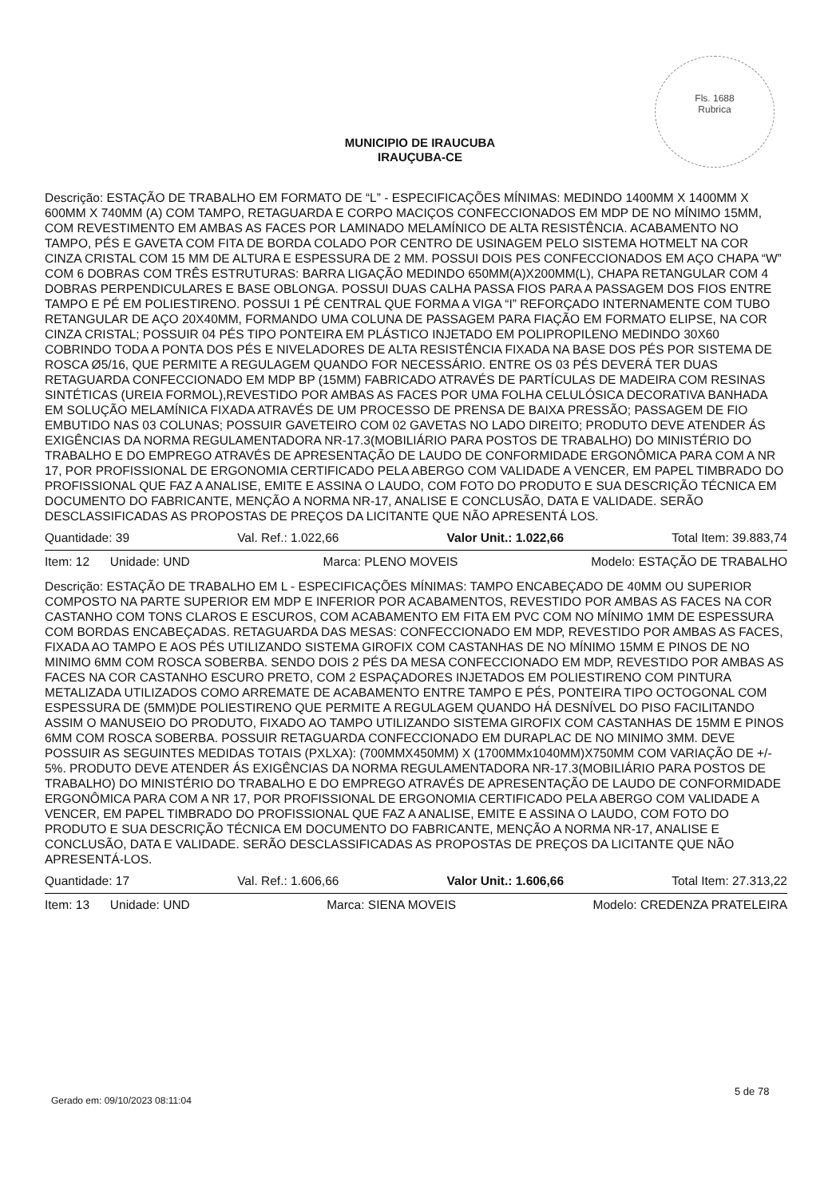Fls. 1688
Rubrica
MUNICIPIO DE IRAUCUBA
IRAUÇUBA-CE
Descrição: ESTAÇÃO DE TRABALHO EM FORMATO DE “L” - ESPECIFICAÇÕES MÍNIMAS: MEDINDO 1400MM X 1400MM X 600MM X 740MM (A) COM TAMPO, RETAGUARDA E CORPO MACIÇOS CONFECCIONADOS EM MDP DE NO MÍNIMO 15MM, COM REVESTIMENTO EM AMBAS AS FACES POR LAMINADO MELAMÍNICO DE ALTA RESISTÊNCIA. ACABAMENTO NO TAMPO, PÉS E GAVETA COM FITA DE BORDA COLADO POR CENTRO DE USINAGEM PELO SISTEMA HOTMELT NA COR CINZA CRISTAL COM 15 MM DE ALTURA E ESPESSURA DE 2 MM. POSSUI DOIS PES CONFECCIONADOS EM AÇO CHAPA “W” COM 6 DOBRAS COM TRÊS ESTRUTURAS: BARRA LIGAÇÃO MEDINDO 650MM(A)X200MM(L), CHAPA RETANGULAR COM 4 DOBRAS PERPENDICULARES E BASE OBLONGA. POSSUI DUAS CALHA PASSA FIOS PARA A PASSAGEM DOS FIOS ENTRE TAMPO E PÉ EM POLIESTIRENO. POSSUI 1 PÉ CENTRAL QUE FORMA A VIGA “I” REFORÇADO INTERNAMENTE COM TUBO RETANGULAR DE AÇO 20X40MM, FORMANDO UMA COLUNA DE PASSAGEM PARA FIAÇÃO EM FORMATO ELIPSE, NA COR CINZA CRISTAL; POSSUIR 04 PÉS TIPO PONTEIRA EM PLÁSTICO INJETADO EM POLIPROPILENO MEDINDO 30X60 COBRINDO TODA A PONTA DOS PÉS E NIVELADORES DE ALTA RESISTÊNCIA FIXADA NA BASE DOS PÉS POR SISTEMA DE ROSCA Ø5/16, QUE PERMITE A REGULAGEM QUANDO FOR NECESSÁRIO. ENTRE OS 03 PÉS DEVERÁ TER DUAS RETAGUARDA CONFECCIONADO EM MDP BP (15MM) FABRICADO ATRAVÉS DE PARTÍCULAS DE MADEIRA COM RESINAS SINTÉTICAS (UREIA FORMOL),REVESTIDO POR AMBAS AS FACES POR UMA FOLHA CELULÓSICA DECORATIVA BANHADA EM SOLUÇÃO MELAMÍNICA FIXADA ATRAVÉS DE UM PROCESSO DE PRENSA DE BAIXA PRESSÃO; PASSAGEM DE FIO EMBUTIDO NAS 03 COLUNAS; POSSUIR GAVETEIRO COM 02 GAVETAS NO LADO DIREITO; PRODUTO DEVE ATENDER ÁS EXIGÊNCIAS DA NORMA REGULAMENTADORA NR-17.3(MOBILIÁRIO PARA POSTOS DE TRABALHO) DO MINISTÉRIO DO TRABALHO E DO EMPREGO ATRAVÉS DE APRESENTAÇÃO DE LAUDO DE CONFORMIDADE ERGONÔMICA PARA COM A NR 17, POR PROFISSIONAL DE ERGONOMIA CERTIFICADO PELA ABERGO COM VALIDADE A VENCER, EM PAPEL TIMBRADO DO PROFISSIONAL QUE FAZ A ANALISE, EMITE E ASSINA O LAUDO, COM FOTO DO PRODUTO E SUA DESCRIÇÃO TÉCNICA EM DOCUMENTO DO FABRICANTE, MENÇÃO A NORMA NR-17, ANALISE E CONCLUSÃO, DATA E VALIDADE. SERÃO DESCLASSIFICADAS AS PROPOSTAS DE PREÇOS DA LICITANTE QUE NÃO APRESENTÁ LOS.
Quantidade: 39 Val. Ref.: 1.022,66 Valor Unit.: 1.022,66 Total Item: 39.883,74
Item: 12 Unidade: UND Marca: PLENO MOVEIS Modelo: ESTAÇÃO DE TRABALHO
Descrição: ESTAÇÃO DE TRABALHO EM L - ESPECIFICAÇÕES MÍNIMAS: TAMPO ENCABEÇADO DE 40MM OU SUPERIOR COMPOSTO NA PARTE SUPERIOR EM MDP E INFERIOR POR ACABAMENTOS, REVESTIDO POR AMBAS AS FACES NA COR CASTANHO COM TONS CLAROS E ESCUROS, COM ACABAMENTO EM FITA EM PVC COM NO MÍNIMO 1MM DE ESPESSURA COM BORDAS ENCABEÇADAS. RETAGUARDA DAS MESAS: CONFECCIONADO EM MDP, REVESTIDO POR AMBAS AS FACES, FIXADA AO TAMPO E AOS PÉS UTILIZANDO SISTEMA GIROFIX COM CASTANHAS DE NO MÍNIMO 15MM E PINOS DE NO MINIMO 6MM COM ROSCA SOBERBA. SENDO DOIS 2 PÉS DA MESA CONFECCIONADO EM MDP, REVESTIDO POR AMBAS AS FACES NA COR CASTANHO ESCURO PRETO, COM 2 ESPAÇADORES INJETADOS EM POLIESTIRENO COM PINTURA METALIZADA UTILIZADOS COMO ARREMATE DE ACABAMENTO ENTRE TAMPO E PÉS, PONTEIRA TIPO OCTOGONAL COM ESPESSURA DE (5MM)DE POLIESTIRENO QUE PERMITE A REGULAGEM QUANDO HÁ DESNÍVEL DO PISO FACILITANDO ASSIM O MANUSEIO DO PRODUTO, FIXADO AO TAMPO UTILIZANDO SISTEMA GIROFIX COM CASTANHAS DE 15MM E PINOS 6MM COM ROSCA SOBERBA. POSSUIR RETAGUARDA CONFECCIONADO EM DURAPLAC DE NO MINIMO 3MM. DEVE POSSUIR AS SEGUINTES MEDIDAS TOTAIS (PXLXA): (700MMX450MM) X (1700MMx1040MM)X750MM COM VARIAÇÃO DE +/- 5%. PRODUTO DEVE ATENDER ÁS EXIGÊNCIAS DA NORMA REGULAMENTADORA NR-17.3(MOBILIÁRIO PARA POSTOS DE TRABALHO) DO MINISTÉRIO DO TRABALHO E DO EMPREGO ATRAVÉS DE APRESENTAÇÃO DE LAUDO DE CONFORMIDADE ERGONÔMICA PARA COM A NR 17, POR PROFISSIONAL DE ERGONOMIA CERTIFICADO PELA ABERGO COM VALIDADE A VENCER, EM PAPEL TIMBRADO DO PROFISSIONAL QUE FAZ A ANALISE, EMITE E ASSINA O LAUDO, COM FOTO DO PRODUTO E SUA DESCRIÇÃO TÉCNICA EM DOCUMENTO DO FABRICANTE, MENÇÃO A NORMA NR-17, ANALISE E CONCLUSÃO, DATA E VALIDADE. SERÃO DESCLASSIFICADAS AS PROPOSTAS DE PREÇOS DA LICITANTE QUE NÃO APRESENTÁ-LOS.
Quantidade: 17 Val. Ref.: 1.606,66 Valor Unit.: 1.606,66 Total Item: 27.313,22
Item: 13 Unidade: UND Marca: SIENA MOVEIS Modelo: CREDENZA PRATELEIRA
Gerado em: 09/10/2023 08:11:04
5 de 78